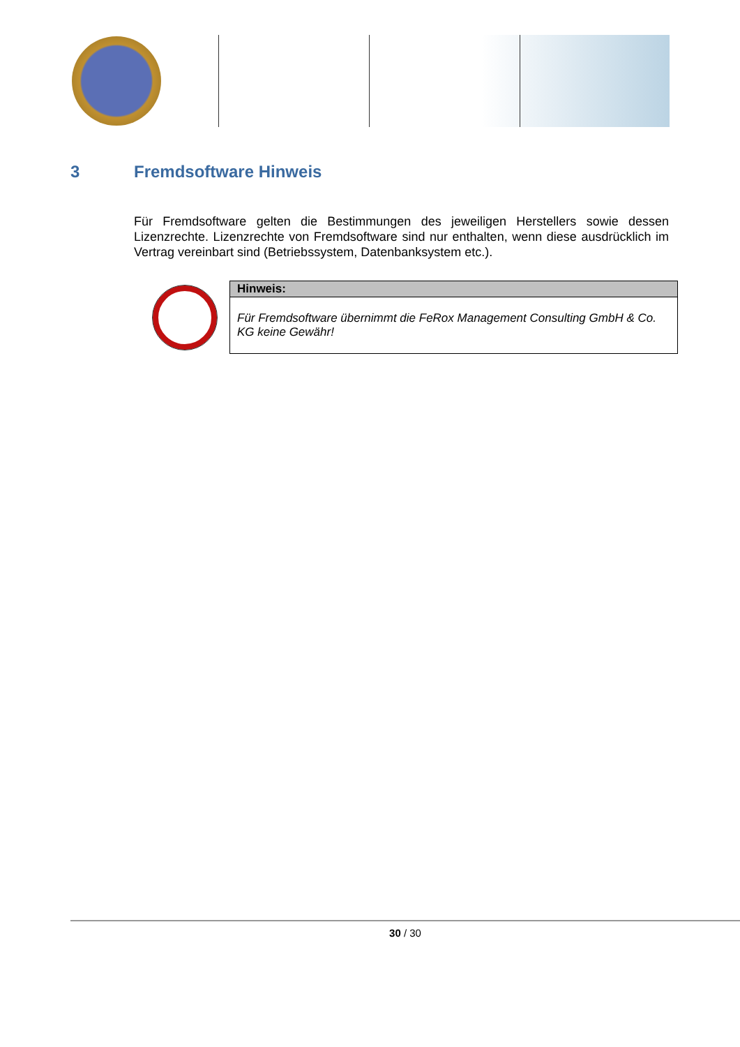3 Fremdsoftware Hinweis
Für Fremdsoftware gelten die Bestimmungen des jeweiligen Herstellers sowie dessen Lizenzrechte. Lizenzrechte von Fremdsoftware sind nur enthalten, wenn diese ausdrücklich im Vertrag vereinbart sind (Betriebssystem, Datenbanksystem etc.).
| Hinweis: |
| --- |
| Für Fremdsoftware übernimmt die FeRox Management Consulting GmbH & Co. KG keine Gewähr! |
30 / 30